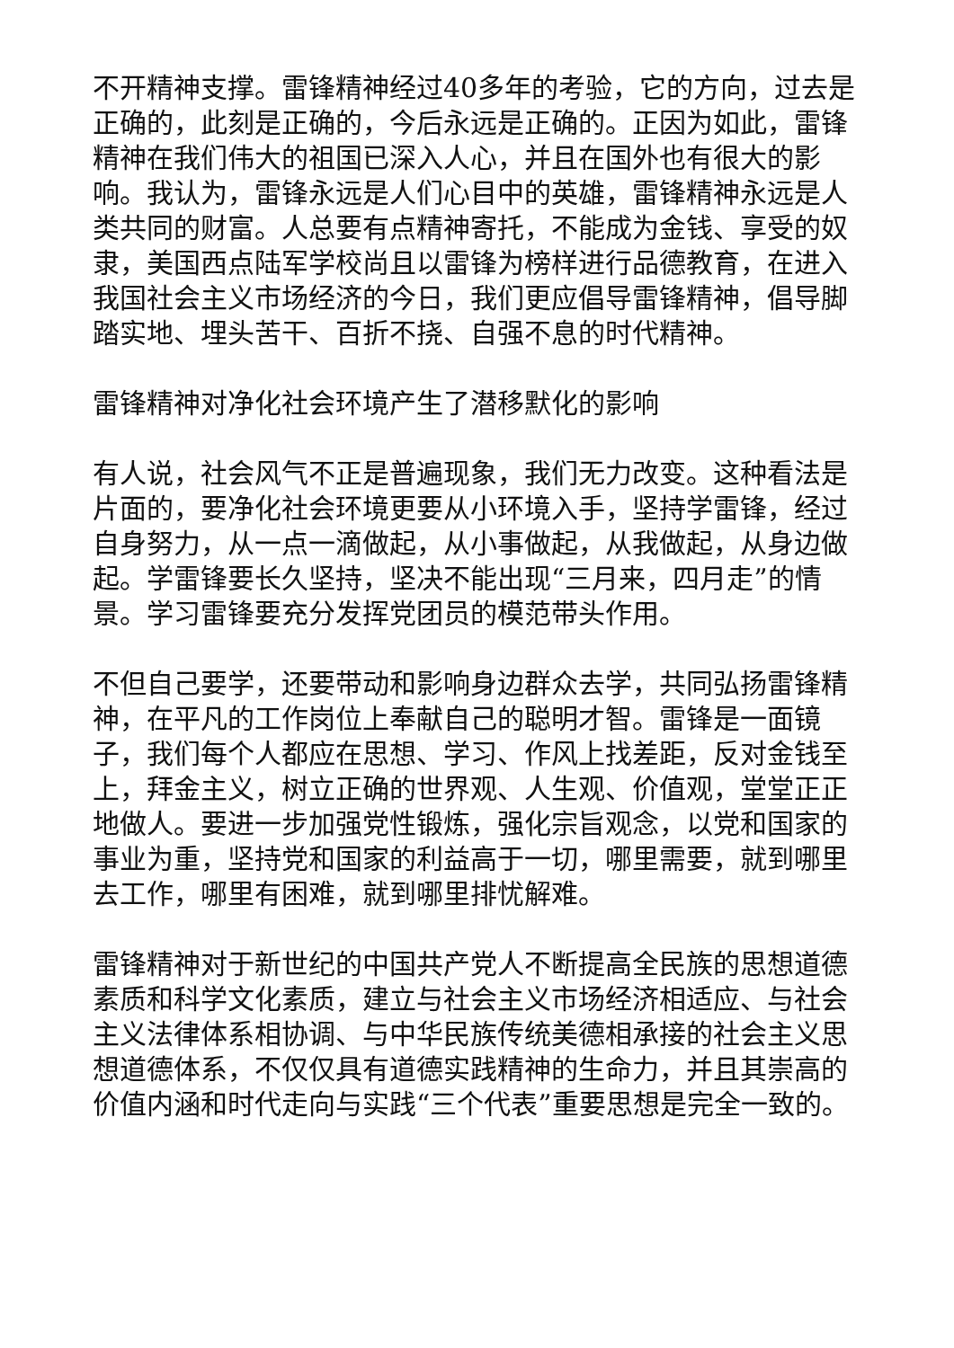不开精神支撑。雷锋精神经过40多年的考验，它的方向，过去是正确的，此刻是正确的，今后永远是正确的。正因为如此，雷锋精神在我们伟大的祖国已深入人心，并且在国外也有很大的影响。我认为，雷锋永远是人们心目中的英雄，雷锋精神永远是人类共同的财富。人总要有点精神寄托，不能成为金钱、享受的奴隶，美国西点陆军学校尚且以雷锋为榜样进行品德教育，在进入我国社会主义市场经济的今日，我们更应倡导雷锋精神，倡导脚踏实地、埋头苦干、百折不挠、自强不息的时代精神。
雷锋精神对净化社会环境产生了潜移默化的影响
有人说，社会风气不正是普遍现象，我们无力改变。这种看法是片面的，要净化社会环境更要从小环境入手，坚持学雷锋，经过自身努力，从一点一滴做起，从小事做起，从我做起，从身边做起。学雷锋要长久坚持，坚决不能出现“三月来，四月走”的情景。学习雷锋要充分发挥党团员的模范带头作用。
不但自己要学，还要带动和影响身边群众去学，共同弘扬雷锋精神，在平凡的工作岗位上奉献自己的聪明才智。雷锋是一面镜子，我们每个人都应在思想、学习、作风上找差距，反对金钱至上，拜金主义，树立正确的世界观、人生观、价值观，堂堂正正地做人。要进一步加强党性锻炼，强化宗旨观念，以党和国家的事业为重，坚持党和国家的利益高于一切，哪里需要，就到哪里去工作，哪里有困难，就到哪里排忧解难。
雷锋精神对于新世纪的中国共产党人不断提高全民族的思想道德素质和科学文化素质，建立与社会主义市场经济相适应、与社会主义法律体系相协调、与中华民族传统美德相承接的社会主义思想道德体系，不仅仅具有道德实践精神的生命力，并且其崇高的价值内涵和时代走向与实践“三个代表”重要思想是完全一致的。